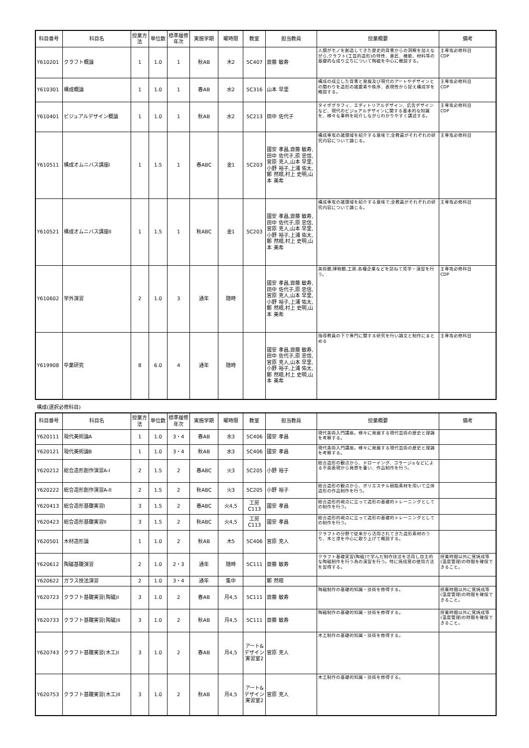| 科目番号 | 科目名 | 授業方法 | 単位数 | 標準履修年次 | 実施学期 | 曜時限 | 教室 | 担当教員 | 授業概要 | 備考 |
| --- | --- | --- | --- | --- | --- | --- | --- | --- | --- | --- |
| Y610201 | クラフト概論 | 1 | 1.0 | 1 | 秋AB | 木2 | 5C407 | 齋藤 敏寿 | 人類がモノを創造してきた歴史的背景からの洞察を加えながら,クラフト(工芸的造形)の特性、意匠、機能、材料等の基礎的な成り立ちについて陶磁を中心に概説する。 | 主専攻必修科目 CDP |
| Y610301 | 構成概論 | 1 | 1.0 | 1 | 春AB | 水2 | 5C316 | 山本 早里 | 構成の成立した背景と発展及び現代のアートやデザインとの関わりを造形の諸要素や秩序、表現性から捉え構成学を概説する。 | 主専攻必修科目 CDP |
| Y610401 | ビジュアルデザイン概論 | 1 | 1.0 | 1 | 秋AB | 水2 | 5C213 | 田中 佐代子 | タイポグラフィ、エディトリアルデザイン、広告デザインなど、現代のビジュアルデザインに関する基本的な知識を、様々な事例を紹介しながらわかりやすく講述する。 | 主専攻必修科目 CDP |
| Y610511 | 構成オムニバス講座I | 1 | 1.5 | 1 | 春ABC | 金1 | 5C203 | 國安 孝昌,齋藤 敏寿,田中 佐代子,原 忠信,宮原 克人,山本 早里,小野 裕子,上浦 佑太,鄭 然暻,村上 史明,山本 美希 | 構成専攻の諸領域を紹介する意味で,全教員がそれぞれの研究内容について論じる。 | 主専攻必修科目 |
| Y610521 | 構成オムニバス講座II | 1 | 1.5 | 1 | 秋ABC | 金1 | 5C203 | 國安 孝昌,齋藤 敏寿,田中 佐代子,原 忠信,宮原 克人,山本 早里,小野 裕子,上浦 佑太,鄭 然暻,村上 史明,山本 美希 | 構成専攻の諸領域を紹介する意味で,全教員がそれぞれの研究内容について論じる。 | 主専攻必修科目 |
| Y610602 | 学外演習 | 2 | 1.0 | 3 | 通年 | 随時 | | 國安 孝昌,齋藤 敏寿,田中 佐代子,原 忠信,宮原 克人,山本 早里,小野 裕子,上浦 佑太,鄭 然暻,村上 史明,山本 美希 | 美術館,博物館,工房,各種企業などを訪ねて見学・演習を行う。 | 主専攻必修科目 CDP |
| Y619908 | 卒業研究 | 8 | 6.0 | 4 | 通年 | 随時 | | 國安 孝昌,齋藤 敏寿,田中 佐代子,原 忠信,宮原 克人,山本 早里,小野 裕子,上浦 佑太,鄭 然暻,村上 史明,山本 美希 | 指導教員の下で専門に関する研究を行い論文と制作にまとめる | 主専攻必修科目 |
構成(選択必修科目)
| 科目番号 | 科目名 | 授業方法 | 単位数 | 標準履修年次 | 実施学期 | 曜時限 | 教室 | 担当教員 | 授業概要 | 備考 |
| --- | --- | --- | --- | --- | --- | --- | --- | --- | --- | --- |
| Y620111 | 現代美術論A | 1 | 1.0 | 3・4 | 春AB | 水3 | 5C406 | 國安 孝昌 | 現代美術入門講座。様々に発展する現代芸術の歴史と理論を考察する。 | |
| Y620121 | 現代美術論B | 1 | 1.0 | 3・4 | 秋AB | 水3 | 5C406 | 國安 孝昌 | 現代美術入門講座。様々に発展する現代芸術の歴史と理論を考察する。 | |
| Y620212 | 総合造形創作演習A-I | 2 | 1.5 | 2 | 春ABC | 火3 | 5C205 | 小野 裕子 | 総合造形の観点から、ドローイング、コラージュなどによる平面表現から発想を養い、作品制作を行う。 | |
| Y620222 | 総合造形創作演習A-II | 2 | 1.5 | 2 | 秋ABC | 火3 | 5C205 | 小野 裕子 | 総合造形の観点から、ポリエステル樹脂素材を用いて立体造形の作品制作を行う。 | |
| Y620413 | 総合造形基礎実習I | 3 | 1.5 | 2 | 春ABC | 火4,5 | 工房 C113 | 國安 孝昌 | 総合造形的視点に立って造形の基礎的トレーニングとしての制作を行う。 | |
| Y620423 | 総合造形基礎実習II | 3 | 1.5 | 2 | 秋ABC | 火4,5 | 工房 C113 | 國安 孝昌 | 総合造形的視点に立って造形の基礎的トレーニングとしての制作を行う。 | |
| Y620501 | 木材造形論 | 1 | 1.0 | 2 | 秋AB | 木5 | 5C406 | 宮原 克人 | クラフトの分野で従来から活用されてきた造形素材のうち、木と漆を中心に取り上げて概説する。 | |
| Y620612 | 陶磁基礎演習 | 2 | 1.0 | 2・3 | 通年 | 随時 | 5C111 | 齋藤 敏寿 | クラフト基礎実習(陶磁)で学んだ制作技法を活用し自主的な陶磁制作を行う為の演習を行う。特に焼成窯の使用方法を習得する。 | 授業時間以外に窯焼成等(温度管理)の時間を確保できること。 |
| Y620622 | ガラス技法演習 | 2 | 1.0 | 3・4 | 通年 | 集中 | | 鄭 然暻 | | |
| Y620723 | クラフト基礎実習(陶磁)I | 3 | 1.0 | 2 | 春AB | 月4,5 | 5C111 | 齋藤 敏寿 | 陶磁制作の基礎的知識・技術を修得する。 | 授業時間以外に窯焼成等(温度管理)の時間を確保できること。 |
| Y620733 | クラフト基礎実習(陶磁)II | 3 | 1.0 | 2 | 秋AB | 月4,5 | 5C111 | 齋藤 敏寿 | 陶磁制作の基礎的知識・技術を修得する。 | 授業時間以外に窯焼成等(温度管理)の時間を確保できること。 |
| Y620743 | クラフト基礎実習(木工)I | 3 | 1.0 | 2 | 春AB | 月4,5 | アート&デザイン実習室2 | 宮原 克人 | 木工制作の基礎的知識・技術を修得する。 | |
| Y620753 | クラフト基礎実習(木工)II | 3 | 1.0 | 2 | 秋AB | 月4,5 | アート&デザイン実習室2 | 宮原 克人 | 木工制作の基礎的知識・技術を修得する。 | |